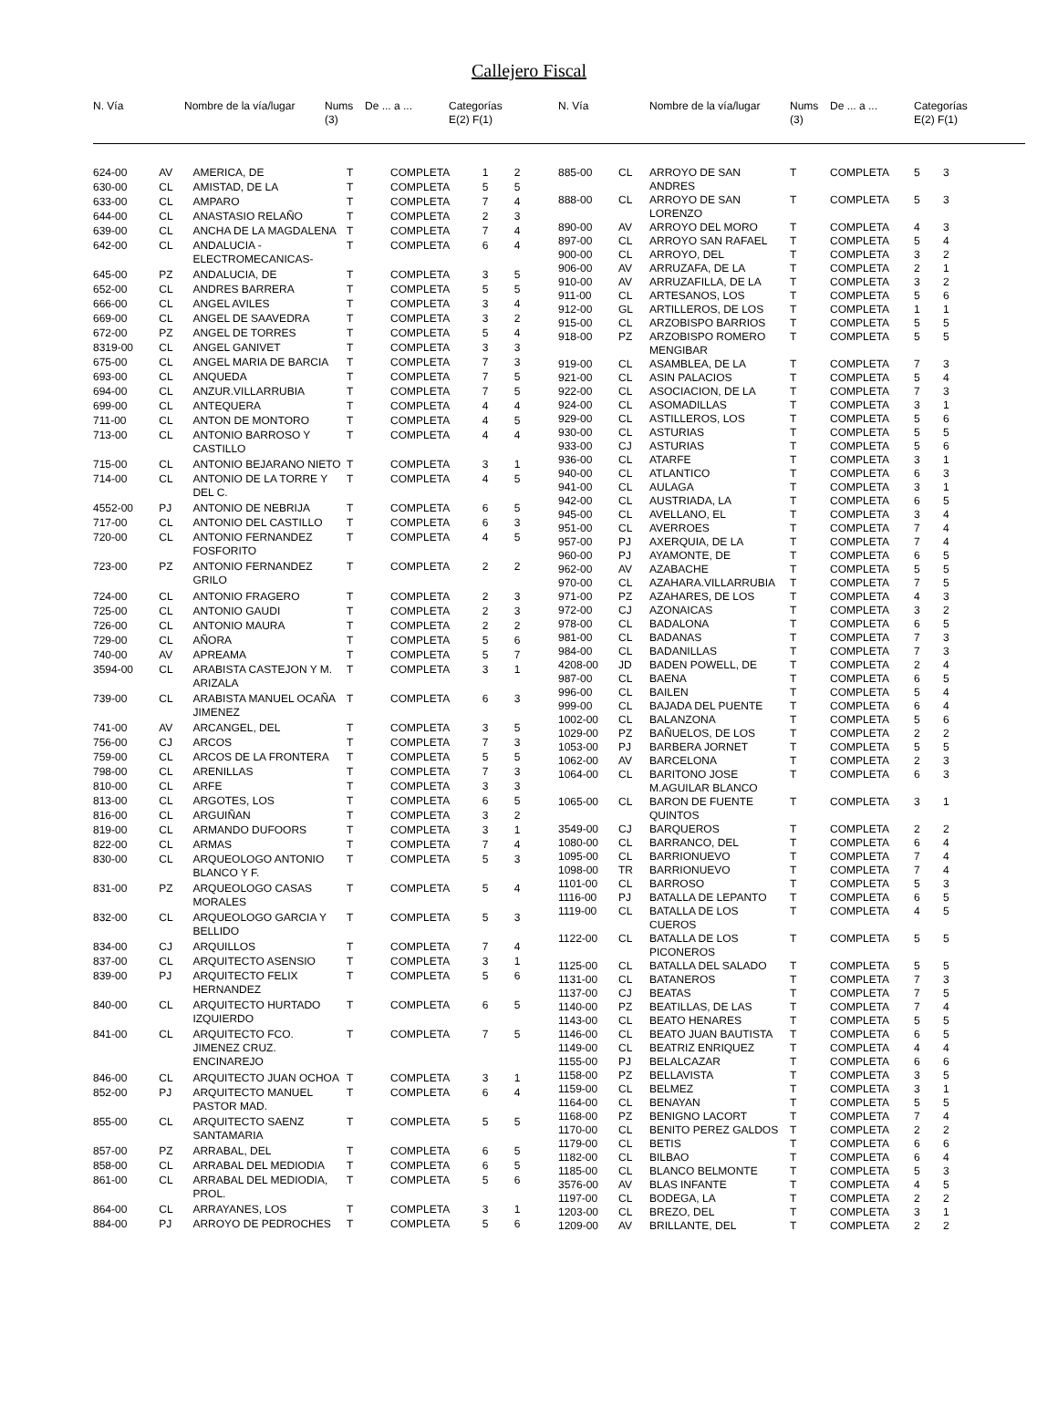Callejero Fiscal
| N. Vía | | Nombre de la vía/lugar | Nums (3) | De ... a ... | Categorías E(2) F(1) |
| --- | --- | --- | --- | --- | --- |
| N. Vía | | Nombre de la vía/lugar | Nums (3) | De ... a ... | Categorías E(2) F(1) |
| --- | --- | --- | --- | --- | --- |
| 624-00 | AV | AMERICA, DE | T | COMPLETA | 1 | 2 |
| 630-00 | CL | AMISTAD, DE LA | T | COMPLETA | 5 | 5 |
| 633-00 | CL | AMPARO | T | COMPLETA | 7 | 4 |
| 644-00 | CL | ANASTASIO RELAÑO | T | COMPLETA | 2 | 3 |
| 639-00 | CL | ANCHA DE LA MAGDALENA | T | COMPLETA | 7 | 4 |
| 642-00 | CL | ANDALUCIA - ELECTROMECANICAS- | T | COMPLETA | 6 | 4 |
| 645-00 | PZ | ANDALUCIA, DE | T | COMPLETA | 3 | 5 |
| 652-00 | CL | ANDRES BARRERA | T | COMPLETA | 5 | 5 |
| 666-00 | CL | ANGEL AVILES | T | COMPLETA | 3 | 4 |
| 669-00 | CL | ANGEL DE SAAVEDRA | T | COMPLETA | 3 | 2 |
| 672-00 | PZ | ANGEL DE TORRES | T | COMPLETA | 5 | 4 |
| 8319-00 | CL | ANGEL GANIVET | T | COMPLETA | 3 | 3 |
| 675-00 | CL | ANGEL MARIA DE BARCIA | T | COMPLETA | 7 | 3 |
| 693-00 | CL | ANQUEDA | T | COMPLETA | 7 | 5 |
| 694-00 | CL | ANZUR.VILLARRUBIA | T | COMPLETA | 7 | 5 |
| 699-00 | CL | ANTEQUERA | T | COMPLETA | 4 | 4 |
| 711-00 | CL | ANTON DE MONTORO | T | COMPLETA | 4 | 5 |
| 713-00 | CL | ANTONIO BARROSO Y CASTILLO | T | COMPLETA | 4 | 4 |
| 715-00 | CL | ANTONIO BEJARANO NIETO | T | COMPLETA | 3 | 1 |
| 714-00 | CL | ANTONIO DE LA TORRE Y DEL C. | T | COMPLETA | 4 | 5 |
| 4552-00 | PJ | ANTONIO DE NEBRIJA | T | COMPLETA | 6 | 5 |
| 717-00 | CL | ANTONIO DEL CASTILLO | T | COMPLETA | 6 | 3 |
| 720-00 | CL | ANTONIO FERNANDEZ FOSFORITO | T | COMPLETA | 4 | 5 |
| 723-00 | PZ | ANTONIO FERNANDEZ GRILO | T | COMPLETA | 2 | 2 |
| 724-00 | CL | ANTONIO FRAGERO | T | COMPLETA | 2 | 3 |
| 725-00 | CL | ANTONIO GAUDI | T | COMPLETA | 2 | 3 |
| 726-00 | CL | ANTONIO MAURA | T | COMPLETA | 2 | 2 |
| 729-00 | CL | AÑORA | T | COMPLETA | 5 | 6 |
| 740-00 | AV | APREAMA | T | COMPLETA | 5 | 7 |
| 3594-00 | CL | ARABISTA CASTEJON Y M. ARIZALA | T | COMPLETA | 3 | 1 |
| 739-00 | CL | ARABISTA MANUEL OCAÑA JIMENEZ | T | COMPLETA | 6 | 3 |
| 741-00 | AV | ARCANGEL, DEL | T | COMPLETA | 3 | 5 |
| 756-00 | CJ | ARCOS | T | COMPLETA | 7 | 3 |
| 759-00 | CL | ARCOS DE LA FRONTERA | T | COMPLETA | 5 | 5 |
| 798-00 | CL | ARENILLAS | T | COMPLETA | 7 | 3 |
| 810-00 | CL | ARFE | T | COMPLETA | 3 | 3 |
| 813-00 | CL | ARGOTES, LOS | T | COMPLETA | 6 | 5 |
| 816-00 | CL | ARGUIÑAN | T | COMPLETA | 3 | 2 |
| 819-00 | CL | ARMANDO DUFOORS | T | COMPLETA | 3 | 1 |
| 822-00 | CL | ARMAS | T | COMPLETA | 7 | 4 |
| 830-00 | CL | ARQUEOLOGO ANTONIO BLANCO Y F. | T | COMPLETA | 5 | 3 |
| 831-00 | PZ | ARQUEOLOGO CASAS MORALES | T | COMPLETA | 5 | 4 |
| 832-00 | CL | ARQUEOLOGO GARCIA Y BELLIDO | T | COMPLETA | 5 | 3 |
| 834-00 | CJ | ARQUILLOS | T | COMPLETA | 7 | 4 |
| 837-00 | CL | ARQUITECTO ASENSIO | T | COMPLETA | 3 | 1 |
| 839-00 | PJ | ARQUITECTO FELIX HERNANDEZ | T | COMPLETA | 5 | 6 |
| 840-00 | CL | ARQUITECTO HURTADO IZQUIERDO | T | COMPLETA | 6 | 5 |
| 841-00 | CL | ARQUITECTO FCO. JIMENEZ CRUZ. ENCINAREJO | T | COMPLETA | 7 | 5 |
| 846-00 | CL | ARQUITECTO JUAN OCHOA | T | COMPLETA | 3 | 1 |
| 852-00 | PJ | ARQUITECTO MANUEL PASTOR MAD. | T | COMPLETA | 6 | 4 |
| 855-00 | CL | ARQUITECTO SAENZ SANTAMARIA | T | COMPLETA | 5 | 5 |
| 857-00 | PZ | ARRABAL, DEL | T | COMPLETA | 6 | 5 |
| 858-00 | CL | ARRABAL DEL MEDIODIA | T | COMPLETA | 6 | 5 |
| 861-00 | CL | ARRABAL DEL MEDIODIA, PROL. | T | COMPLETA | 5 | 6 |
| 864-00 | CL | ARRAYANES, LOS | T | COMPLETA | 3 | 1 |
| 884-00 | PJ | ARROYO DE PEDROCHES | T | COMPLETA | 5 | 6 |
| 885-00 | CL | ARROYO DE SAN ANDRES | T | COMPLETA | 5 | 3 |
| 888-00 | CL | ARROYO DE SAN LORENZO | T | COMPLETA | 5 | 3 |
| 890-00 | AV | ARROYO DEL MORO | T | COMPLETA | 4 | 3 |
| 897-00 | CL | ARROYO SAN RAFAEL | T | COMPLETA | 5 | 4 |
| 900-00 | CL | ARROYO, DEL | T | COMPLETA | 3 | 2 |
| 906-00 | AV | ARRUZAFA, DE LA | T | COMPLETA | 2 | 1 |
| 910-00 | AV | ARRUZAFILLA, DE LA | T | COMPLETA | 3 | 2 |
| 911-00 | CL | ARTESANOS, LOS | T | COMPLETA | 5 | 6 |
| 912-00 | GL | ARTILLEROS, DE LOS | T | COMPLETA | 1 | 1 |
| 915-00 | CL | ARZOBISPO BARRIOS | T | COMPLETA | 5 | 5 |
| 918-00 | PZ | ARZOBISPO ROMERO MENGIBAR | T | COMPLETA | 5 | 5 |
| 919-00 | CL | ASAMBLEA, DE LA | T | COMPLETA | 7 | 3 |
| 921-00 | CL | ASIN PALACIOS | T | COMPLETA | 5 | 4 |
| 922-00 | CL | ASOCIACION, DE LA | T | COMPLETA | 7 | 3 |
| 924-00 | CL | ASOMADILLAS | T | COMPLETA | 3 | 1 |
| 929-00 | CL | ASTILLEROS, LOS | T | COMPLETA | 5 | 6 |
| 930-00 | CL | ASTURIAS | T | COMPLETA | 5 | 5 |
| 933-00 | CJ | ASTURIAS | T | COMPLETA | 5 | 6 |
| 936-00 | CL | ATARFE | T | COMPLETA | 3 | 1 |
| 940-00 | CL | ATLANTICO | T | COMPLETA | 6 | 3 |
| 941-00 | CL | AULAGA | T | COMPLETA | 3 | 1 |
| 942-00 | CL | AUSTRIADA, LA | T | COMPLETA | 6 | 5 |
| 945-00 | CL | AVELLANO, EL | T | COMPLETA | 3 | 4 |
| 951-00 | CL | AVERROES | T | COMPLETA | 7 | 4 |
| 957-00 | PJ | AXERQUIA, DE LA | T | COMPLETA | 7 | 4 |
| 960-00 | PJ | AYAMONTE, DE | T | COMPLETA | 6 | 5 |
| 962-00 | AV | AZABACHE | T | COMPLETA | 5 | 5 |
| 970-00 | CL | AZAHARA.VILLARRUBIA | T | COMPLETA | 7 | 5 |
| 971-00 | PZ | AZAHARES, DE LOS | T | COMPLETA | 4 | 3 |
| 972-00 | CJ | AZONAICAS | T | COMPLETA | 3 | 2 |
| 978-00 | CL | BADALONA | T | COMPLETA | 6 | 5 |
| 981-00 | CL | BADANAS | T | COMPLETA | 7 | 3 |
| 984-00 | CL | BADANILLAS | T | COMPLETA | 7 | 3 |
| 4208-00 | JD | BADEN POWELL, DE | T | COMPLETA | 2 | 4 |
| 987-00 | CL | BAENA | T | COMPLETA | 6 | 5 |
| 996-00 | CL | BAILEN | T | COMPLETA | 5 | 4 |
| 999-00 | CL | BAJADA DEL PUENTE | T | COMPLETA | 6 | 4 |
| 1002-00 | CL | BALANZONA | T | COMPLETA | 5 | 6 |
| 1029-00 | PZ | BAÑUELOS, DE LOS | T | COMPLETA | 2 | 2 |
| 1053-00 | PJ | BARBERA JORNET | T | COMPLETA | 5 | 5 |
| 1062-00 | AV | BARCELONA | T | COMPLETA | 2 | 3 |
| 1064-00 | CL | BARITONO JOSE M.AGUILAR BLANCO | T | COMPLETA | 6 | 3 |
| 1065-00 | CL | BARON DE FUENTE QUINTOS | T | COMPLETA | 3 | 1 |
| 3549-00 | CJ | BARQUEROS | T | COMPLETA | 2 | 2 |
| 1080-00 | CL | BARRANCO, DEL | T | COMPLETA | 6 | 4 |
| 1095-00 | CL | BARRIONUEVO | T | COMPLETA | 7 | 4 |
| 1098-00 | TR | BARRIONUEVO | T | COMPLETA | 7 | 4 |
| 1101-00 | CL | BARROSO | T | COMPLETA | 5 | 3 |
| 1116-00 | PJ | BATALLA DE LEPANTO | T | COMPLETA | 6 | 5 |
| 1119-00 | CL | BATALLA DE LOS CUEROS | T | COMPLETA | 4 | 5 |
| 1122-00 | CL | BATALLA DE LOS PICONEROS | T | COMPLETA | 5 | 5 |
| 1125-00 | CL | BATALLA DEL SALADO | T | COMPLETA | 5 | 5 |
| 1131-00 | CL | BATANEROS | T | COMPLETA | 7 | 3 |
| 1137-00 | CJ | BEATAS | T | COMPLETA | 7 | 5 |
| 1140-00 | PZ | BEATILLAS, DE LAS | T | COMPLETA | 7 | 4 |
| 1143-00 | CL | BEATO HENARES | T | COMPLETA | 5 | 5 |
| 1146-00 | CL | BEATO JUAN BAUTISTA | T | COMPLETA | 6 | 5 |
| 1149-00 | CL | BEATRIZ ENRIQUEZ | T | COMPLETA | 4 | 4 |
| 1155-00 | PJ | BELALCAZAR | T | COMPLETA | 6 | 6 |
| 1158-00 | PZ | BELLAVISTA | T | COMPLETA | 3 | 5 |
| 1159-00 | CL | BELMEZ | T | COMPLETA | 3 | 1 |
| 1164-00 | CL | BENAYAN | T | COMPLETA | 5 | 5 |
| 1168-00 | PZ | BENIGNO LACORT | T | COMPLETA | 7 | 4 |
| 1170-00 | CL | BENITO PEREZ GALDOS | T | COMPLETA | 2 | 2 |
| 1179-00 | CL | BETIS | T | COMPLETA | 6 | 6 |
| 1182-00 | CL | BILBAO | T | COMPLETA | 6 | 4 |
| 1185-00 | CL | BLANCO BELMONTE | T | COMPLETA | 5 | 3 |
| 3576-00 | AV | BLAS INFANTE | T | COMPLETA | 4 | 5 |
| 1197-00 | CL | BODEGA, LA | T | COMPLETA | 2 | 2 |
| 1203-00 | CL | BREZO, DEL | T | COMPLETA | 3 | 1 |
| 1209-00 | AV | BRILLANTE, DEL | T | COMPLETA | 2 | 2 |